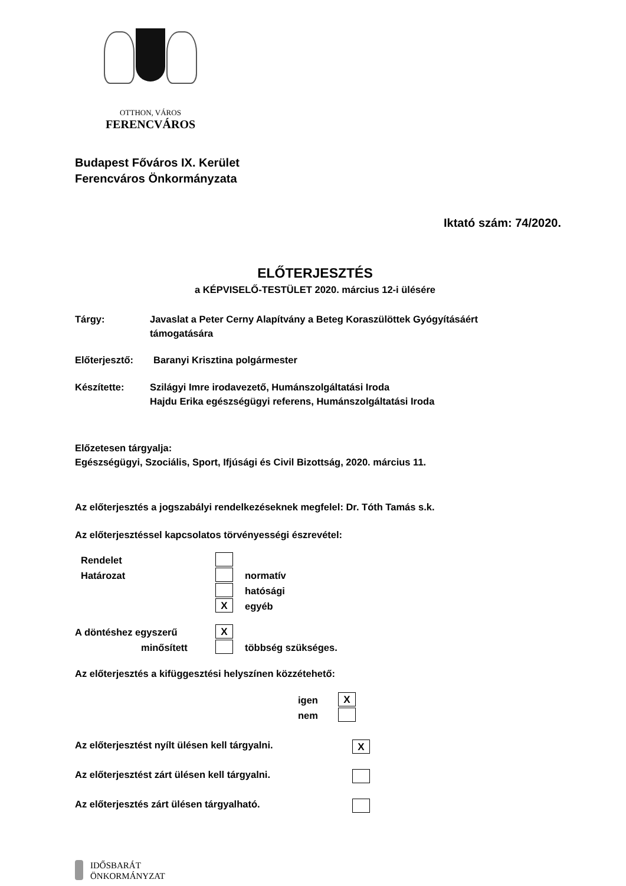OTTHON, VÁROS
FERENCVÁROS
Budapest Főváros IX. Kerület
Ferencváros Önkormányzata
Iktató szám: 74/2020.
ELŐTERJESZTÉS
a KÉPVISELŐ-TESTÜLET 2020. március 12-i ülésére
Tárgy: Javaslat a Peter Cerny Alapítvány a Beteg Koraszülöttek Gyógyításáért
támogatására
Előterjesztő: Baranyi Krisztina polgármester
Készítette: Szilágyi Imre irodavezető, Humánszolgáltatási Iroda
Hajdu Erika egészségügyi referens, Humánszolgáltatási Iroda
Előzetesen tárgyalja:
Egészségügyi, Szociális, Sport, Ifjúsági és Civil Bizottság, 2020. március 11.
Az előterjesztés a jogszabályi rendelkezéseknek megfelel: Dr. Tóth Tamás s.k.
Az előterjesztéssel kapcsolatos törvényességi észrevétel:
Rendelet
Határozat normatív
hatósági
X
egyéb
A döntéshez egyszerű
X
minősített többség szükséges.
Az előterjesztés a kifüggesztési helyszínen közzétehető:
igen
X
nem
Az előterjesztést nyílt ülésen kell tárgyalni.
X
Az előterjesztést zárt ülésen kell tárgyalni.
Az előterjesztés zárt ülésen tárgyalható.
IDŐSBARÁT
ÖNKORMÁNYZAT